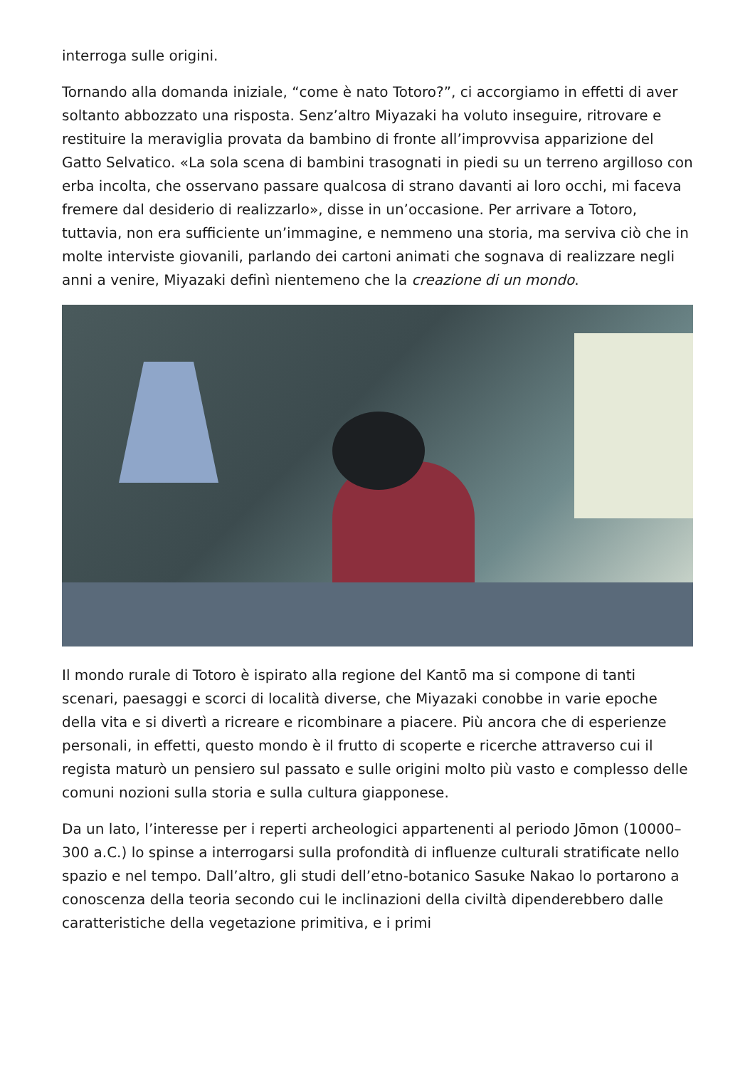interroga sulle origini.
Tornando alla domanda iniziale, “come è nato Totoro?”, ci accorgiamo in effetti di aver soltanto abbozzato una risposta. Senz’altro Miyazaki ha voluto inseguire, ritrovare e restituire la meraviglia provata da bambino di fronte all’improvvisa apparizione del Gatto Selvatico. «La sola scena di bambini trasognati in piedi su un terreno argilloso con erba incolta, che osservano passare qualcosa di strano davanti ai loro occhi, mi faceva fremere dal desiderio di realizzarlo», disse in un’occasione. Per arrivare a Totoro, tuttavia, non era sufficiente un’immagine, e nemmeno una storia, ma serviva ciò che in molte interviste giovanili, parlando dei cartoni animati che sognava di realizzare negli anni a venire, Miyazaki definì nientemeno che la creazione di un mondo.
Il mondo rurale di Totoro è ispirato alla regione del Kantō ma si compone di tanti scenari, paesaggi e scorci di località diverse, che Miyazaki conobbe in varie epoche della vita e si divertì a ricreare e ricombinare a piacere. Più ancora che di esperienze personali, in effetti, questo mondo è il frutto di scoperte e ricerche attraverso cui il regista maturò un pensiero sul passato e sulle origini molto più vasto e complesso delle comuni nozioni sulla storia e sulla cultura giapponese.
Da un lato, l’interesse per i reperti archeologici appartenenti al periodo Jōmon (10000–300 a.C.) lo spinse a interrogarsi sulla profondità di influenze culturali stratificate nello spazio e nel tempo. Dall’altro, gli studi dell’etno-botanico Sasuke Nakao lo portarono a conoscenza della teoria secondo cui le inclinazioni della civiltà dipenderebbero dalle caratteristiche della vegetazione primitiva, e i primi